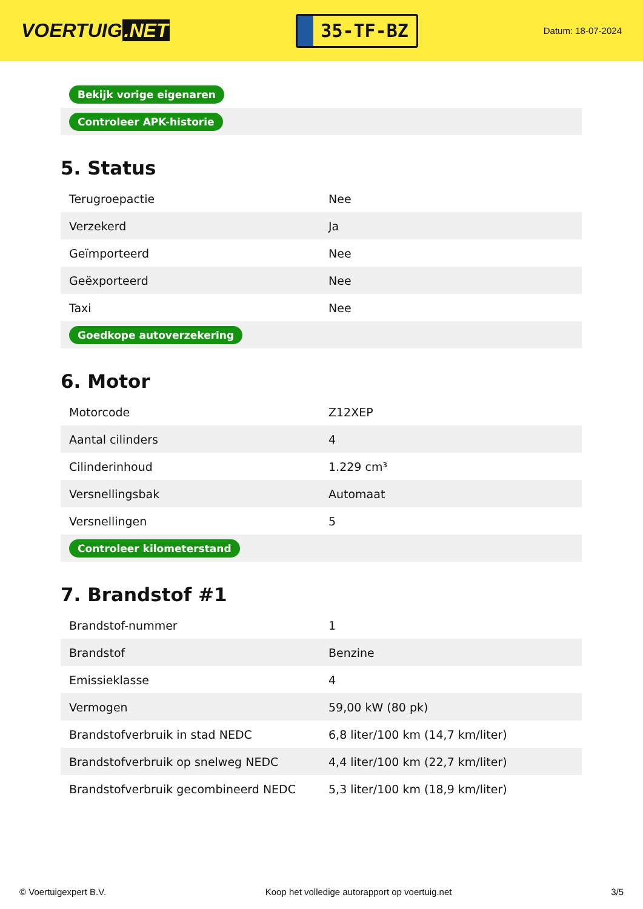VOERTUIG.NET
35-TF-BZ
Datum: 18-07-2024
| Bekijk vorige eigenaren |
| Controleer APK-historie |
5. Status
| Terugroepactie | Nee |
| Verzekerd | Ja |
| Geïmporteerd | Nee |
| Geëxporteerd | Nee |
| Taxi | Nee |
| Goedkope autoverzekering | |
6. Motor
| Motorcode | Z12XEP |
| Aantal cilinders | 4 |
| Cilinderinhoud | 1.229 cm³ |
| Versnellingsbak | Automaat |
| Versnellingen | 5 |
| Controleer kilometerstand | |
7. Brandstof #1
| Brandstof-nummer | 1 |
| Brandstof | Benzine |
| Emissieklasse | 4 |
| Vermogen | 59,00 kW (80 pk) |
| Brandstofverbruik in stad NEDC | 6,8 liter/100 km (14,7 km/liter) |
| Brandstofverbruik op snelweg NEDC | 4,4 liter/100 km (22,7 km/liter) |
| Brandstofverbruik gecombineerd NEDC | 5,3 liter/100 km (18,9 km/liter) |
© Voertuigexpert B.V. Koop het volledige autorapport op voertuig.net 3/5